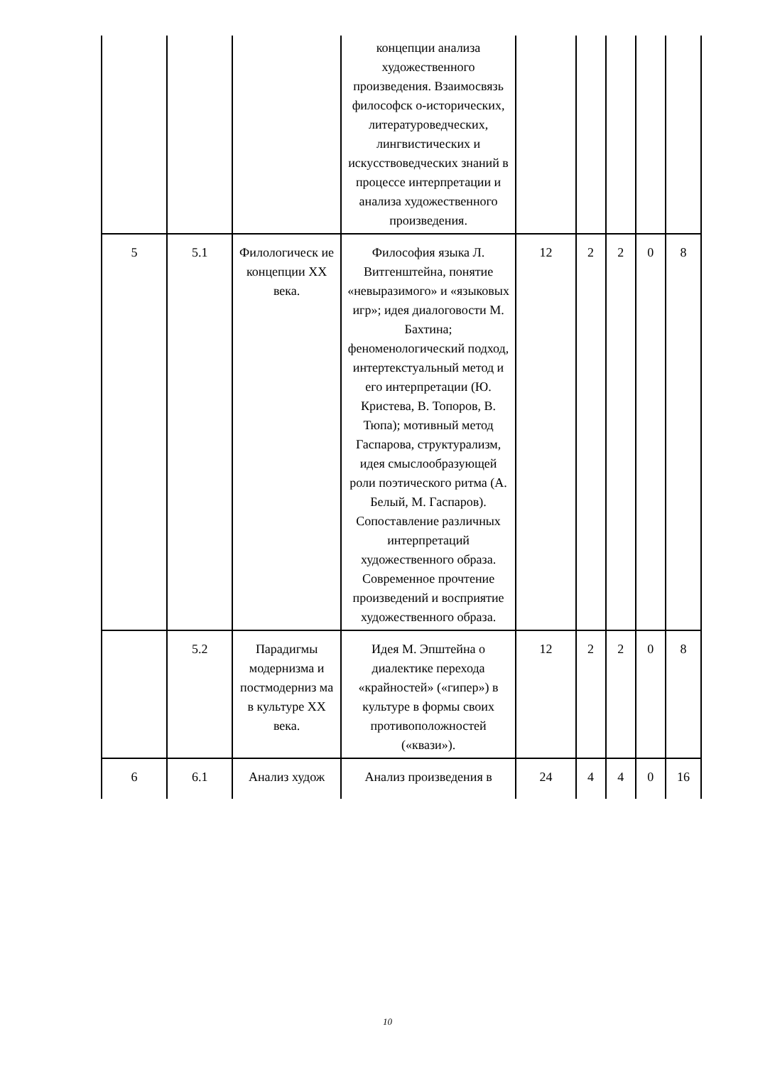| | | | концепции анализа художественного произведения. Взаимосвязь философск о-исторических, литературоведческих, лингвистических и искусствоведческих знаний в процессе интерпретации и анализа художественного произведения. | | | | | |
| 5 | 5.1 | Филологическ ие концепции XX века. | Философия языка Л. Витгенштейна, понятие «невыразимого» и «языковых игр»; идея диалоговости М. Бахтина; феноменологический подход, интертекстуальный метод и его интерпретации (Ю. Кристева, В. Топоров, В. Тюпа); мотивный метод Гаспарова, структурализм, идея смыслообразующей роли поэтического ритма (А. Белый, М. Гаспаров). Сопоставление различных интерпретаций художественного образа. Современное прочтение произведений и восприятие художественного образа. | 12 | 2 | 2 | 0 | 8 |
| | 5.2 | Парадигмы модернизма и постмодерниз ма в культуре XX века. | Идея М. Эпштейна о диалектике перехода «крайностей» («гипер») в культуре в формы своих противоположностей («квази»). | 12 | 2 | 2 | 0 | 8 |
| 6 | 6.1 | Анализ худож | Анализ произведения в | 24 | 4 | 4 | 0 | 16 |
10